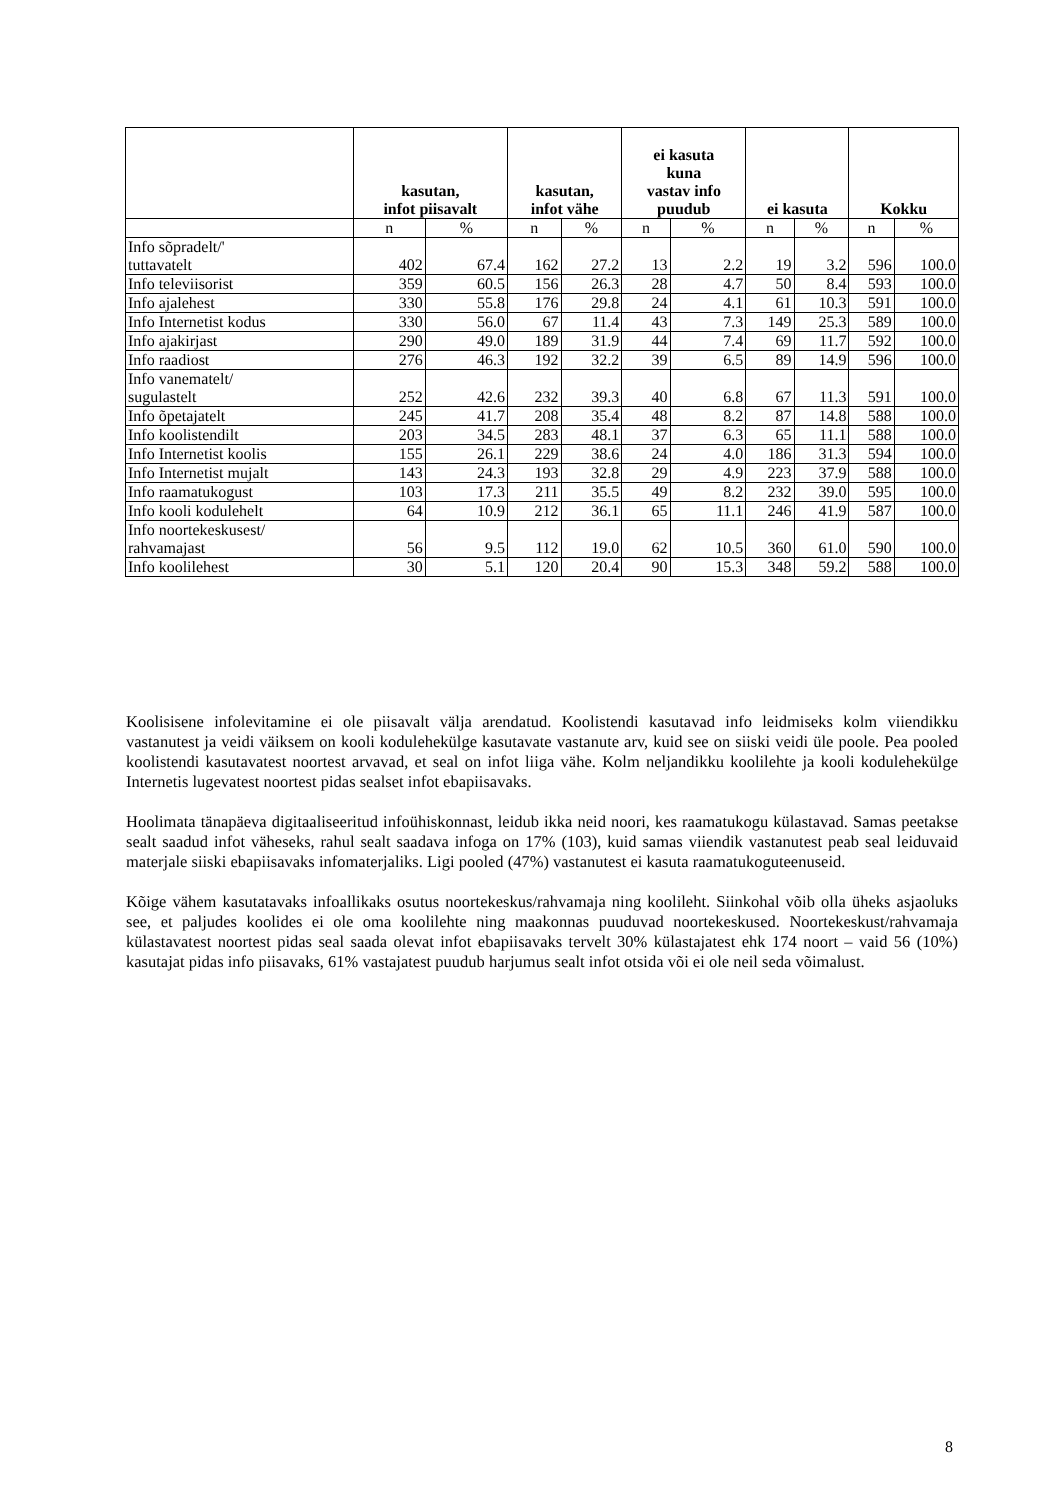| | kasutan, infot piisavalt | | kasutan, infot vähe | | ei kasuta kuna vastav info puudub | | ei kasuta | | Kokku | |
| --- | --- | --- | --- | --- | --- | --- | --- | --- | --- | --- |
| | n | % | n | % | n | % | n | % | n | % |
| Info sõpradelt/' tuttavatelt | 402 | 67.4 | 162 | 27.2 | 13 | 2.2 | 19 | 3.2 | 596 | 100.0 |
| Info televiisorist | 359 | 60.5 | 156 | 26.3 | 28 | 4.7 | 50 | 8.4 | 593 | 100.0 |
| Info ajalehest | 330 | 55.8 | 176 | 29.8 | 24 | 4.1 | 61 | 10.3 | 591 | 100.0 |
| Info Internetist kodus | 330 | 56.0 | 67 | 11.4 | 43 | 7.3 | 149 | 25.3 | 589 | 100.0 |
| Info ajakirjast | 290 | 49.0 | 189 | 31.9 | 44 | 7.4 | 69 | 11.7 | 592 | 100.0 |
| Info raadiost | 276 | 46.3 | 192 | 32.2 | 39 | 6.5 | 89 | 14.9 | 596 | 100.0 |
| Info vanematelt/ sugulastelt | 252 | 42.6 | 232 | 39.3 | 40 | 6.8 | 67 | 11.3 | 591 | 100.0 |
| Info õpetajatelt | 245 | 41.7 | 208 | 35.4 | 48 | 8.2 | 87 | 14.8 | 588 | 100.0 |
| Info koolistendilt | 203 | 34.5 | 283 | 48.1 | 37 | 6.3 | 65 | 11.1 | 588 | 100.0 |
| Info Internetist koolis | 155 | 26.1 | 229 | 38.6 | 24 | 4.0 | 186 | 31.3 | 594 | 100.0 |
| Info Internetist mujalt | 143 | 24.3 | 193 | 32.8 | 29 | 4.9 | 223 | 37.9 | 588 | 100.0 |
| Info raamatukogust | 103 | 17.3 | 211 | 35.5 | 49 | 8.2 | 232 | 39.0 | 595 | 100.0 |
| Info kooli kodulehelt | 64 | 10.9 | 212 | 36.1 | 65 | 11.1 | 246 | 41.9 | 587 | 100.0 |
| Info noortekeskusest/ rahvamajast | 56 | 9.5 | 112 | 19.0 | 62 | 10.5 | 360 | 61.0 | 590 | 100.0 |
| Info koolilehest | 30 | 5.1 | 120 | 20.4 | 90 | 15.3 | 348 | 59.2 | 588 | 100.0 |
Koolisisene infolevitamine ei ole piisavalt välja arendatud. Koolistendi kasutavad info leidmiseks kolm viiendikku vastanutest ja veidi väiksem on kooli kodulehekülge kasutavate vastanute arv, kuid see on siiski veidi üle poole. Pea pooled koolistendi kasutavatest noortest arvavad, et seal on infot liiga vähe. Kolm neljandikku koolilehte ja kooli kodulehekülge Internetis lugevatest noortest pidas sealset infot ebapiisavaks.
Hoolimata tänapäeva digitaaliseeritud infoühiskonnast, leidub ikka neid noori, kes raamatukogu külastavad. Samas peetakse sealt saadud infot väheseks, rahul sealt saadava infoga on 17% (103), kuid samas viiendik vastanutest peab seal leiduvaid materjale siiski ebapiisavaks infomaterjaliks. Ligi pooled (47%) vastanutest ei kasuta raamatukoguteenuseid.
Kõige vähem kasutatavaks infoallikaks osutus noortekeskus/rahvamaja ning koolileht. Siinkohal võib olla üheks asjaoluks see, et paljudes koolides ei ole oma koolilehte ning maakonnas puuduvad noortekeskused. Noortekeskust/rahvamaja külastavatest noortest pidas seal saada olevat infot ebapiisavaks tervelt 30% külastajatest ehk 174 noort – vaid 56 (10%) kasutajat pidas info piisavaks, 61% vastajatest puudub harjumus sealt infot otsida või ei ole neil seda võimalust.
8